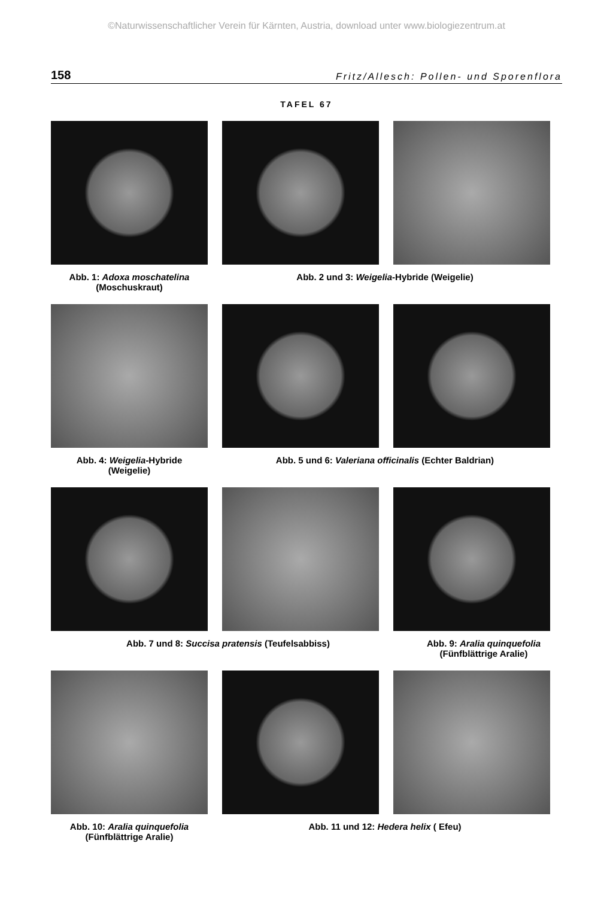©Naturwissenschaftlicher Verein für Kärnten, Austria, download unter www.biologiezentrum.at
158 Fritz/Allesch: Pollen- und Sporenflora
TAFEL 67
Abb. 1: Adoxa moschatelina
(Moschuskraut)
Abb. 2 und 3: Weigelia-Hybride (Weigelie)
Abb. 4: Weigelia-Hybride
(Weigelie)
Abb. 5 und 6: Valeriana officinalis (Echter Baldrian)
Abb. 7 und 8: Succisa pratensis (Teufelsabbiss)
Abb. 9: Aralia quinquefolia
(Fünfblättrige Aralie)
Abb. 10: Aralia quinquefolia
(Fünfblättrige Aralie)
Abb. 11 und 12: Hedera helix ( Efeu)